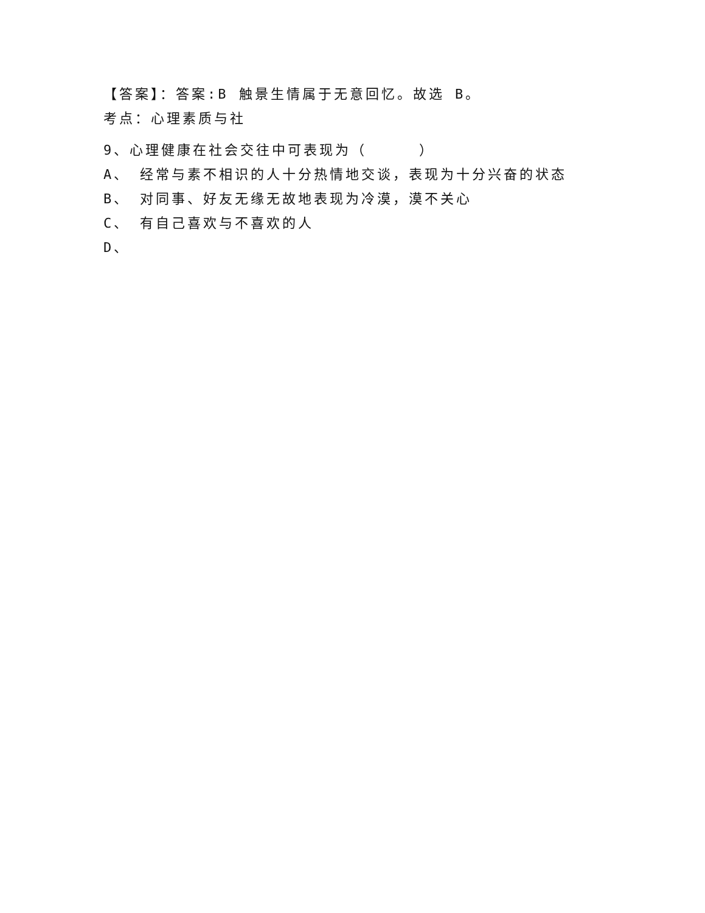【答案】：答案:B 触景生情属于无意回忆。故选 B。
考点：心理素质与社
9、心理健康在社会交往中可表现为（ ）
A、 经常与素不相识的人十分热情地交谈，表现为十分兴奋的状态
B、 对同事、好友无缘无故地表现为冷漠，漠不关心
C、 有自己喜欢与不喜欢的人
D、